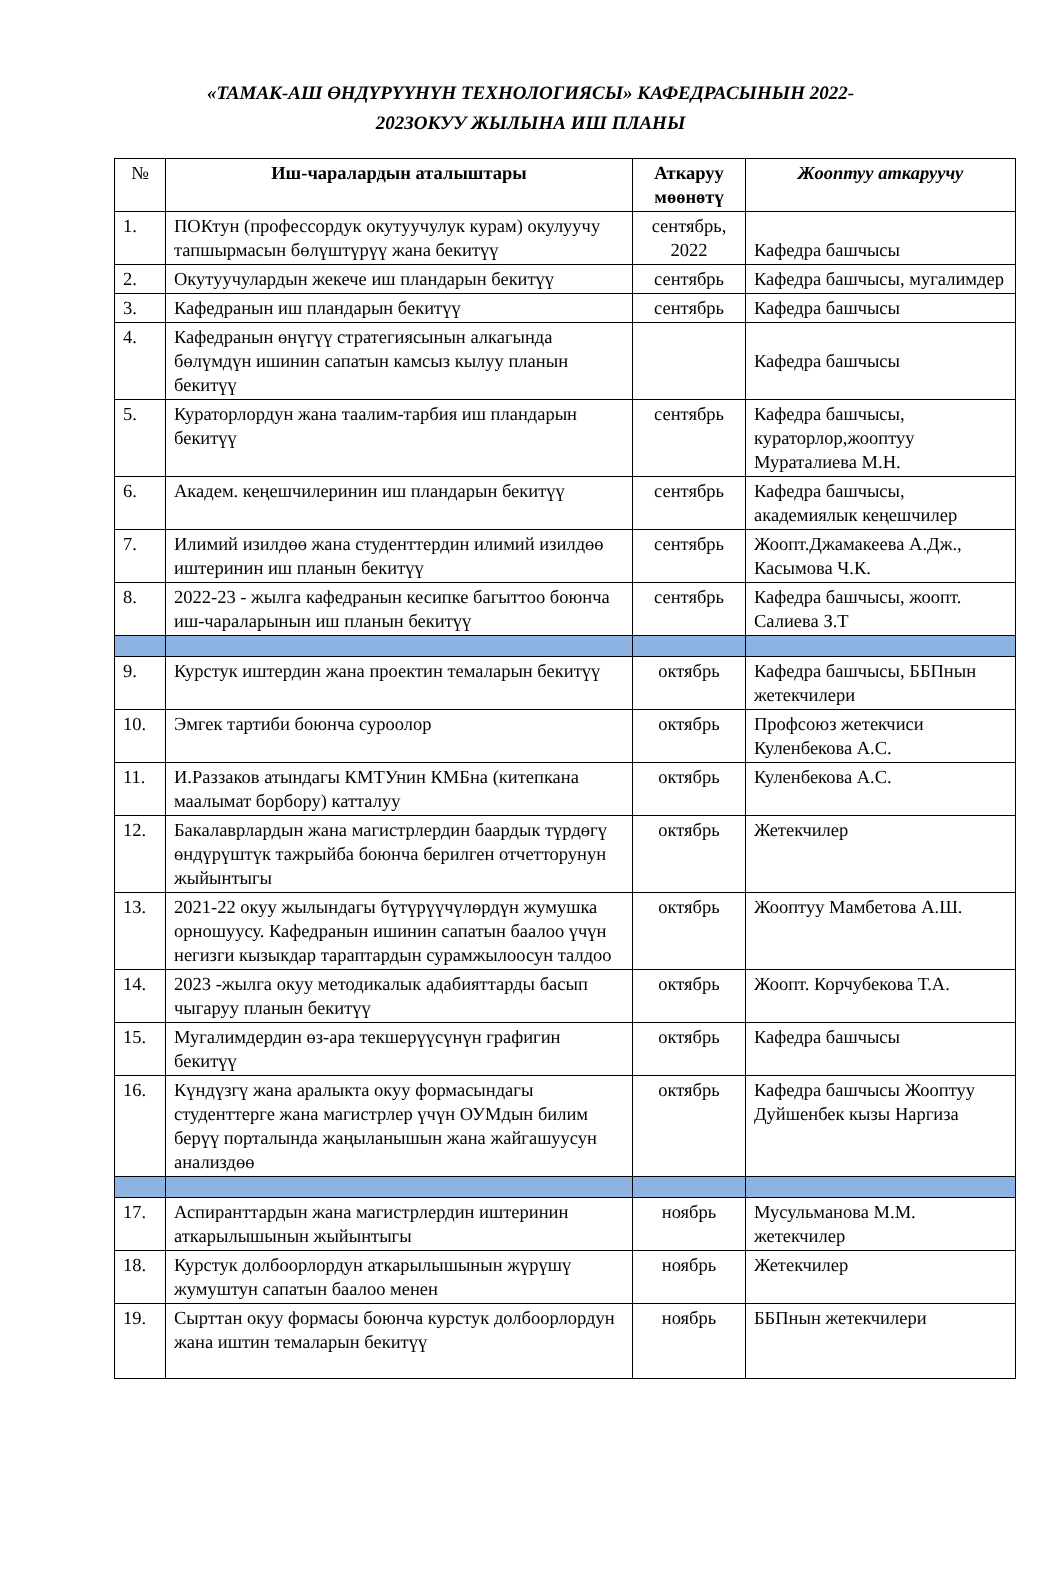«ТАМАК-АШ ӨНДҮРҮҮНҮН ТЕХНОЛОГИЯСЫ» КАФЕДРАСЫНЫН 2022-
2023ОКУУ ЖЫЛЫНА ИШ ПЛАНЫ
| № | Иш-чаралардын аталыштары | Аткаруу мөөнөтү | Жооптуу аткаруучу |
| --- | --- | --- | --- |
| 1. | ПОКтун (профессордук окутуучулук курам) окулуучу тапшырмасын бөлүштүрүү жана бекитүү | сентябрь, 2022 | Кафедра башчысы |
| 2. | Окутуучулардын жекече иш пландарын бекитүү | сентябрь | Кафедра башчысы, мугалимдер |
| 3. | Кафедранын иш пландарын бекитүү | сентябрь | Кафедра башчысы |
| 4. | Кафедранын өнүгүү стратегиясынын алкагында бөлүмдүн ишинин сапатын камсыз кылуу планын бекитүү | | Кафедра башчысы |
| 5. | Кураторлордун жана таалим-тарбия иш пландарын бекитүү | сентябрь | Кафедра башчысы, кураторлор,жооптуу Мураталиева М.Н. |
| 6. | Академ. кеңешчилеринин иш пландарын бекитүү | сентябрь | Кафедра башчысы, академиялык кеңешчилер |
| 7. | Илимий изилдөө жана студенттердин илимий изилдөө иштеринин иш планын бекитүү | сентябрь | Жоопт.Джамакеева А.Дж., Касымова Ч.К. |
| 8. | 2022-23 - жылга кафедранын кесипке багыттоо боюнча иш-чараларынын иш планын бекитүү | сентябрь | Кафедра башчысы, жоопт. Салиева З.Т |
| 9. | Курстук иштердин жана проектин темаларын бекитүү | октябрь | Кафедра башчысы, ББПнын жетекчилери |
| 10. | Эмгек тартиби боюнча суроолор | октябрь | Профсоюз жетекчиси Куленбекова А.С. |
| 11. | И.Раззаков атындагы КМТУнин КМБна (китепкана маалымат борбору) катталуу | октябрь | Куленбекова А.С. |
| 12. | Бакалаврлардын жана магистрлердин баардык түрдөгү өндүрүштүк тажрыйба боюнча берилген отчетторунун жыйынтыгы | октябрь | Жетекчилер |
| 13. | 2021-22 окуу жылындагы бүтүрүүчүлөрдүн жумушка орношуусу. Кафедранын ишинин сапатын баалоо үчүн негизги кызыкдар тараптардын сурамжылоосун талдоо | октябрь | Жооптуу Мамбетова А.Ш. |
| 14. | 2023 -жылга окуу методикалык адабияттарды басып чыгаруу планын бекитүү | октябрь | Жоопт. Корчубекова Т.А. |
| 15. | Мугалимдердин өз-ара текшерүүсүнүн графигин бекитүү | октябрь | Кафедра башчысы |
| 16. | Күндүзгү жана аралыкта окуу формасындагы студенттерге жана магистрлер үчүн ОУМдын билим берүү порталында жаңыланышын жана жайгашуусун анализдөө | октябрь | Кафедра башчысы Жооптуу Дуйшенбек кызы Наргиза |
| 17. | Аспиранттардын жана магистрлердин иштеринин аткарылышынын жыйынтыгы | ноябрь | Мусульманова М.М. жетекчилер |
| 18. | Курстук долбоорлордун аткарылышынын жүрүшү жумуштун сапатын баалоо менен | ноябрь | Жетекчилер |
| 19. | Сырттан окуу формасы боюнча курстук долбоорлордун жана иштин темаларын бекитүү | ноябрь | ББПнын жетекчилери |